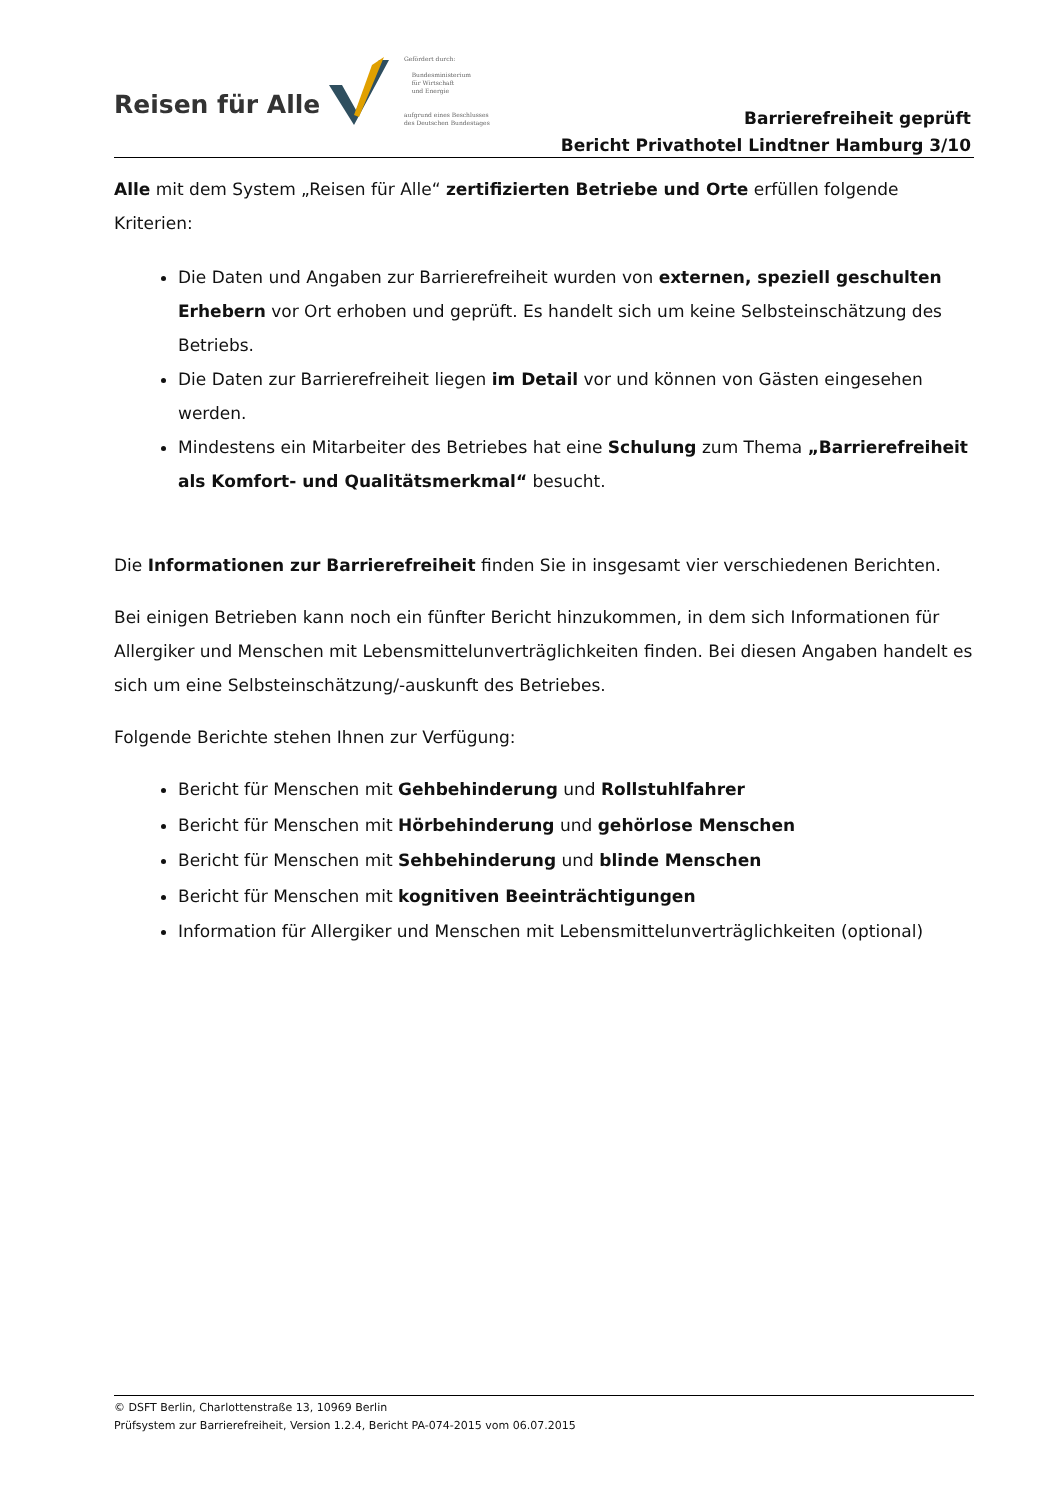Reisen für Alle
Gefördert durch:
Bundesministerium
für Wirtschaft
und Energie
aufgrund eines Beschlusses
des Deutschen Bundestages
Barrierefreiheit geprüft
Bericht Privathotel Lindtner Hamburg 3/10
Alle mit dem System „Reisen für Alle“ zertifizierten Betriebe und Orte erfüllen folgende Kriterien:
Die Daten und Angaben zur Barrierefreiheit wurden von externen, speziell geschulten Erhebern vor Ort erhoben und geprüft. Es handelt sich um keine Selbsteinschätzung des Betriebs.
Die Daten zur Barrierefreiheit liegen im Detail vor und können von Gästen eingesehen werden.
Mindestens ein Mitarbeiter des Betriebes hat eine Schulung zum Thema „Barrierefreiheit als Komfort- und Qualitätsmerkmal“ besucht.
Die Informationen zur Barrierefreiheit finden Sie in insgesamt vier verschiedenen Berichten.
Bei einigen Betrieben kann noch ein fünfter Bericht hinzukommen, in dem sich Informationen für Allergiker und Menschen mit Lebensmittelunverträglichkeiten finden. Bei diesen Angaben handelt es sich um eine Selbsteinschätzung/-auskunft des Betriebes.
Folgende Berichte stehen Ihnen zur Verfügung:
Bericht für Menschen mit Gehbehinderung und Rollstuhlfahrer
Bericht für Menschen mit Hörbehinderung und gehörlose Menschen
Bericht für Menschen mit Sehbehinderung und blinde Menschen
Bericht für Menschen mit kognitiven Beeinträchtigungen
Information für Allergiker und Menschen mit Lebensmittelunverträglichkeiten (optional)
© DSFT Berlin, Charlottenstraße 13, 10969 Berlin
Prüfsystem zur Barrierefreiheit, Version 1.2.4, Bericht PA-074-2015 vom 06.07.2015